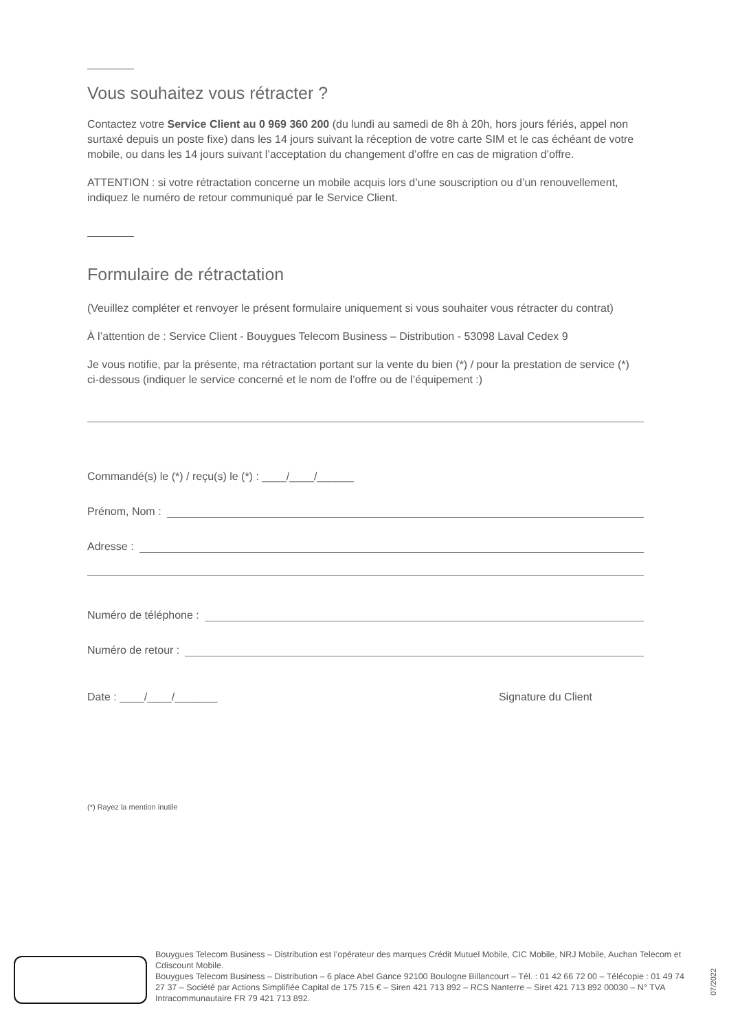Vous souhaitez vous rétracter ?
Contactez votre Service Client au 0 969 360 200 (du lundi au samedi de 8h à 20h, hors jours fériés, appel non surtaxé depuis un poste fixe) dans les 14 jours suivant la réception de votre carte SIM et le cas échéant de votre mobile, ou dans les 14 jours suivant l’acceptation du changement d’offre en cas de migration d’offre.
ATTENTION : si votre rétractation concerne un mobile acquis lors d’une souscription ou d’un renouvellement, indiquez le numéro de retour communiqué par le Service Client.
Formulaire de rétractation
(Veuillez compléter et renvoyer le présent formulaire uniquement si vous souhaiter vous rétracter du contrat)
À l’attention de : Service Client - Bouygues Telecom Business – Distribution - 53098 Laval Cedex 9
Je vous notifie, par la présente, ma rétractation portant sur la vente du bien (*) / pour la prestation de service (*) ci-dessous (indiquer le service concerné et le nom de l’offre ou de l’équipement :)
Commandé(s) le (*) / reçu(s) le (*) : ____/____/______
Prénom, Nom :
Adresse :
Numéro de téléphone :
Numéro de retour :
Date : ____/____/_______ Signature du Client
(*) Rayez la mention inutile
Bouygues Telecom Business – Distribution est l’opérateur des marques Crédit Mutuel Mobile, CIC Mobile, NRJ Mobile, Auchan Telecom et Cdiscount Mobile.
Bouygues Telecom Business – Distribution – 6 place Abel Gance 92100 Boulogne Billancourt – Tél. : 01 42 66 72 00 – Télécopie : 01 49 74 27 37 – Société par Actions Simplifiée Capital de 175 715 € – Siren 421 713 892 – RCS Nanterre – Siret 421 713 892 00030 – N° TVA Intracommunautaire FR 79 421 713 892.
07/2022